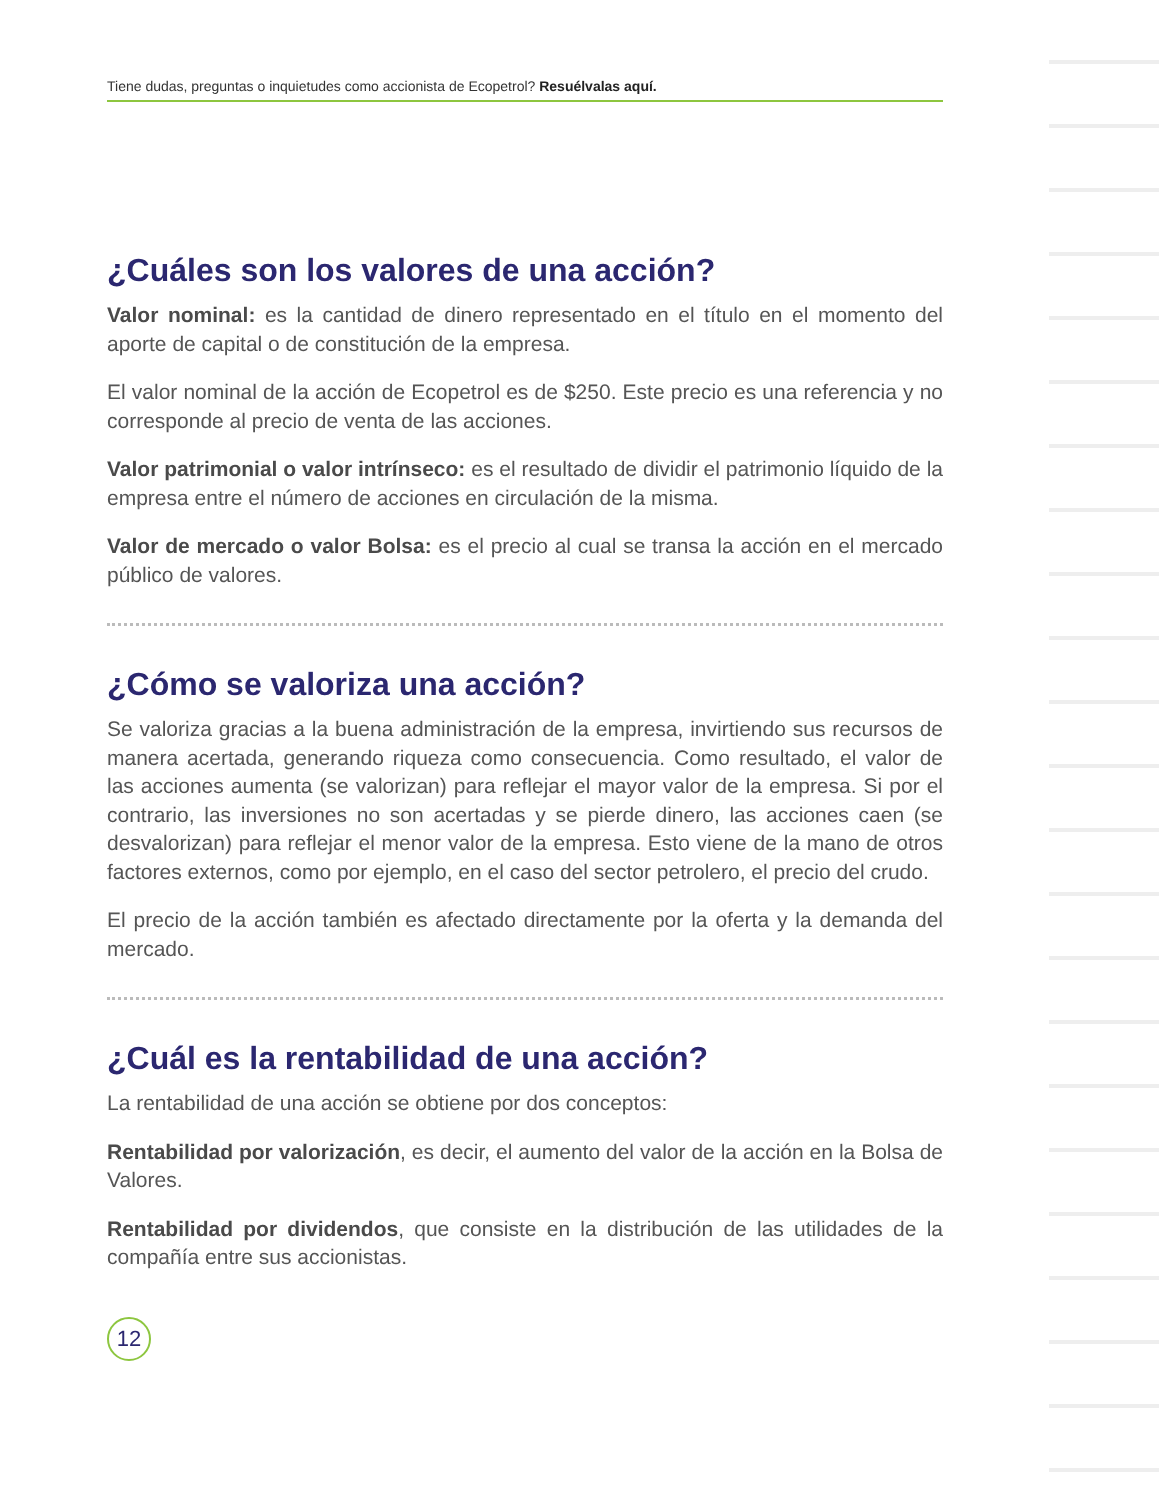Tiene dudas, preguntas o inquietudes como accionista de Ecopetrol? Resuélvalas aquí.
¿Cuáles son los valores de una acción?
Valor nominal: es la cantidad de dinero representado en el título en el momento del aporte de capital o de constitución de la empresa.
El valor nominal de la acción de Ecopetrol es de $250. Este precio es una referencia y no corresponde al precio de venta de las acciones.
Valor patrimonial o valor intrínseco: es el resultado de dividir el patrimonio líquido de la empresa entre el número de acciones en circulación de la misma.
Valor de mercado o valor Bolsa: es el precio al cual se transa la acción en el mercado público de valores.
¿Cómo se valoriza una acción?
Se valoriza gracias a la buena administración de la empresa, invirtiendo sus recursos de manera acertada, generando riqueza como consecuencia. Como resultado, el valor de las acciones aumenta (se valorizan) para reflejar el mayor valor de la empresa. Si por el contrario, las inversiones no son acertadas y se pierde dinero, las acciones caen (se desvalorizan) para reflejar el menor valor de la empresa. Esto viene de la mano de otros factores externos, como por ejemplo, en el caso del sector petrolero, el precio del crudo.
El precio de la acción también es afectado directamente por la oferta y la demanda del mercado.
¿Cuál es la rentabilidad de una acción?
La rentabilidad de una acción se obtiene por dos conceptos:
Rentabilidad por valorización, es decir, el aumento del valor de la acción en la Bolsa de Valores.
Rentabilidad por dividendos, que consiste en la distribución de las utilidades de la compañía entre sus accionistas.
12